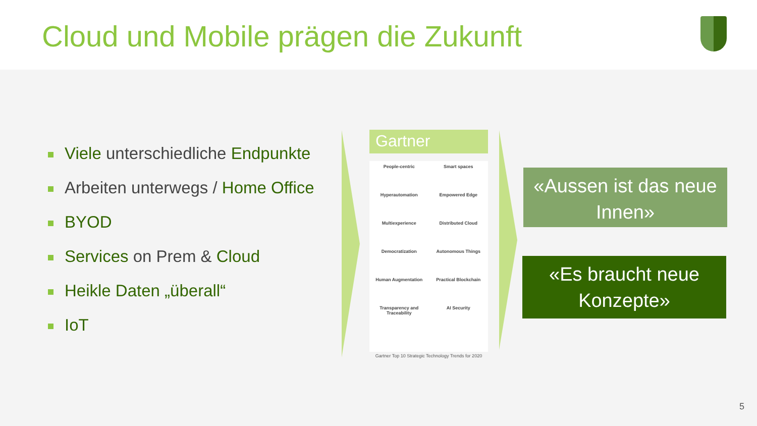Cloud und Mobile prägen die Zukunft
Viele unterschiedliche Endpunkte
Arbeiten unterwegs / Home Office
BYOD
Services on Prem & Cloud
Heikle Daten „überall“
IoT
Gartner
People-centric
Hyperautomation
Multiexperience
Democratization
Human Augmentation
Transparency and Traceability
Smart spaces
Empowered Edge
Distributed Cloud
Autonomous Things
Practical Blockchain
AI Security
Gartner Top 10 Strategic Technology Trends for 2020
«Aussen ist das neue Innen»
«Es braucht neue Konzepte»
5